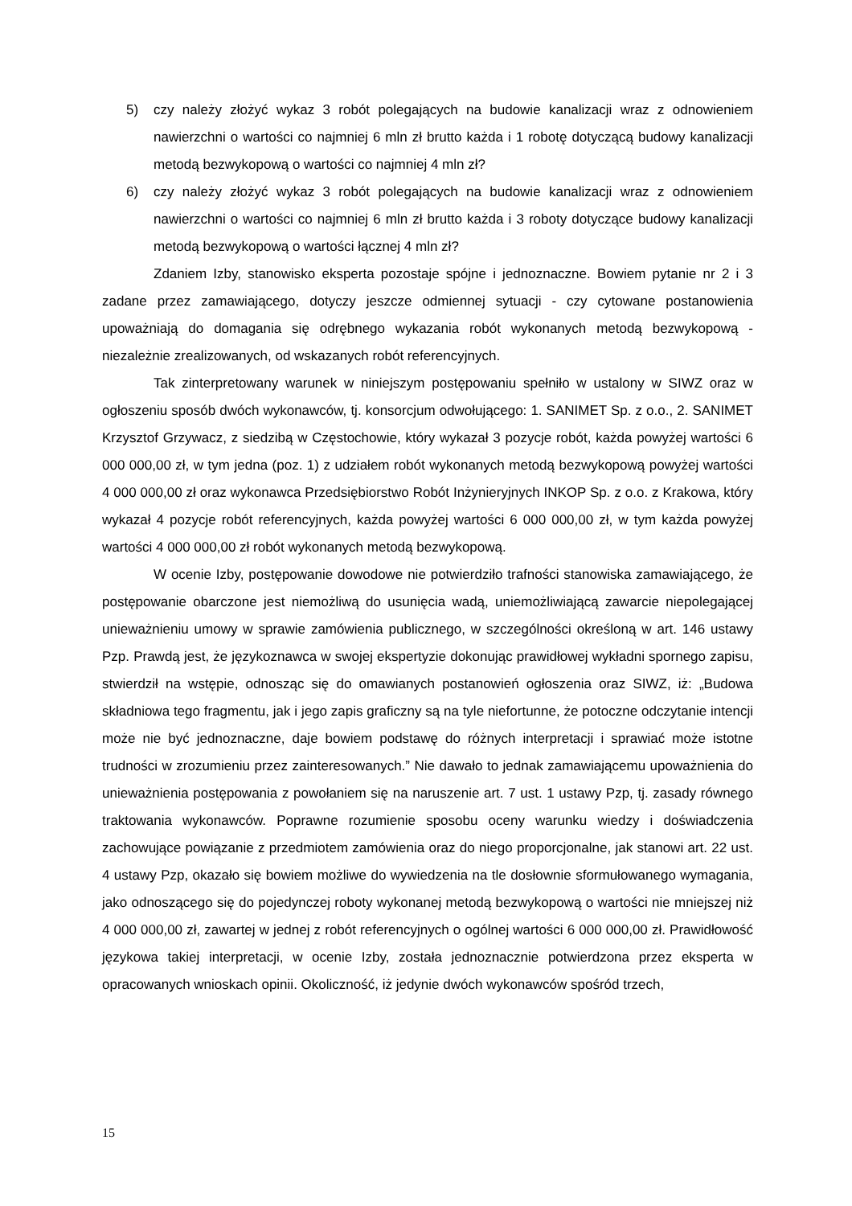5) czy należy złożyć wykaz 3 robót polegających na budowie kanalizacji wraz z odnowieniem nawierzchni o wartości co najmniej 6 mln zł brutto każda i 1 robotę dotyczącą budowy kanalizacji metodą bezwykopową o wartości co najmniej 4 mln zł?
6) czy należy złożyć wykaz 3 robót polegających na budowie kanalizacji wraz z odnowieniem nawierzchni o wartości co najmniej 6 mln zł brutto każda i 3 roboty dotyczące budowy kanalizacji metodą bezwykopową o wartości łącznej 4 mln zł?
Zdaniem Izby, stanowisko eksperta pozostaje spójne i jednoznaczne. Bowiem pytanie nr 2 i 3 zadane przez zamawiającego, dotyczy jeszcze odmiennej sytuacji - czy cytowane postanowienia upoważniają do domagania się odrębnego wykazania robót wykonanych metodą bezwykopową - niezależnie zrealizowanych, od wskazanych robót referencyjnych.
Tak zinterpretowany warunek w niniejszym postępowaniu spełniło w ustalony w SIWZ oraz w ogłoszeniu sposób dwóch wykonawców, tj. konsorcjum odwołującego: 1. SANIMET Sp. z o.o., 2. SANIMET Krzysztof Grzywacz, z siedzibą w Częstochowie, który wykazał 3 pozycje robót, każda powyżej wartości 6 000 000,00 zł, w tym jedna (poz. 1) z udziałem robót wykonanych metodą bezwykopową powyżej wartości 4 000 000,00 zł oraz wykonawca Przedsiębiorstwo Robót Inżynieryjnych INKOP Sp. z o.o. z Krakowa, który wykazał 4 pozycje robót referencyjnych, każda powyżej wartości 6 000 000,00 zł, w tym każda powyżej wartości 4 000 000,00 zł robót wykonanych metodą bezwykopową.
W ocenie Izby, postępowanie dowodowe nie potwierdziło trafności stanowiska zamawiającego, że postępowanie obarczone jest niemożliwą do usunięcia wadą, uniemożliwiającą zawarcie niepolegającej unieważnieniu umowy w sprawie zamówienia publicznego, w szczególności określoną w art. 146 ustawy Pzp. Prawdą jest, że językoznawca w swojej ekspertyzie dokonując prawidłowej wykładni spornego zapisu, stwierdził na wstępie, odnosząc się do omawianych postanowień ogłoszenia oraz SIWZ, iż: „Budowa składniowa tego fragmentu, jak i jego zapis graficzny są na tyle niefortunne, że potoczne odczytanie intencji może nie być jednoznaczne, daje bowiem podstawę do różnych interpretacji i sprawiać może istotne trudności w zrozumieniu przez zainteresowanych.” Nie dawało to jednak zamawiającemu upoważnienia do unieważnienia postępowania z powołaniem się na naruszenie art. 7 ust. 1 ustawy Pzp, tj. zasady równego traktowania wykonawców. Poprawne rozumienie sposobu oceny warunku wiedzy i doświadczenia zachowujące powiązanie z przedmiotem zamówienia oraz do niego proporcjonalne, jak stanowi art. 22 ust. 4 ustawy Pzp, okazało się bowiem możliwe do wywiedzenia na tle dosłownie sformułowanego wymagania, jako odnoszącego się do pojedynczej roboty wykonanej metodą bezwykopową o wartości nie mniejszej niż 4 000 000,00 zł, zawartej w jednej z robót referencyjnych o ogólnej wartości 6 000 000,00 zł. Prawidłowość językowa takiej interpretacji, w ocenie Izby, została jednoznacznie potwierdzona przez eksperta w opracowanych wnioskach opinii. Okoliczność, iż jedynie dwóch wykonawców spośród trzech,
15